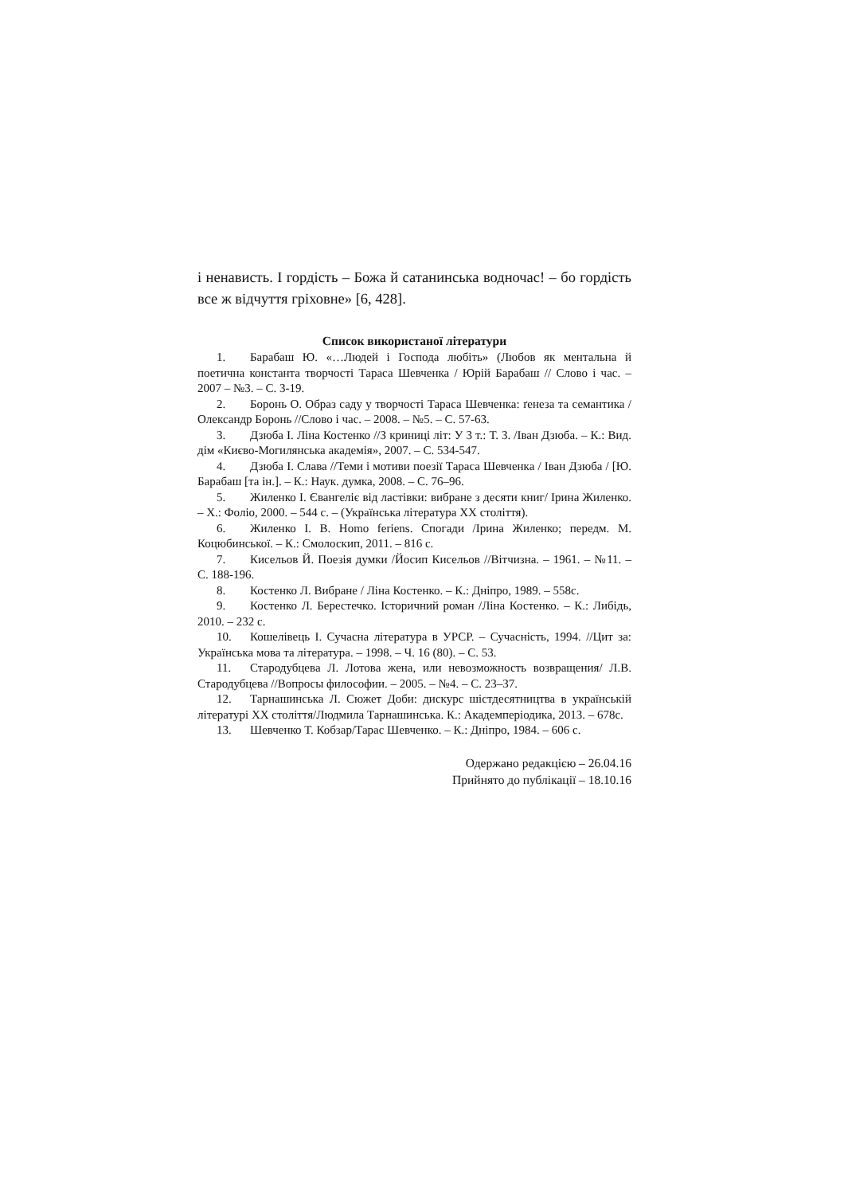і ненависть. І гордість – Божа й сатанинська водночас! – бо гордість все ж відчуття гріховне» [6, 428].
Список використаної літератури
1. Барабаш Ю. «…Людей і Господа любіть» (Любов як ментальна й поетична константа творчості Тараса Шевченка / Юрій Барабаш // Слово і час. – 2007 – №3. – С. 3-19.
2. Боронь О. Образ саду у творчості Тараса Шевченка: ґенеза та семантика /Олександр Боронь //Слово і час. – 2008. – №5. – С. 57-63.
3. Дзюба І. Ліна Костенко //З криниці літ: У 3 т.: Т. 3. /Іван Дзюба. – К.: Вид. дім «Києво-Могилянська академія», 2007. – С. 534-547.
4. Дзюба І. Слава //Теми і мотиви поезії Тараса Шевченка / Іван Дзюба / [Ю. Барабаш [та ін.]. – К.: Наук. думка, 2008. – С. 76–96.
5. Жиленко І. Євангеліє від ластівки: вибране з десяти книг/ Ірина Жиленко. – Х.: Фоліо, 2000. – 544 с. – (Українська література ХХ століття).
6. Жиленко І. В. Homo feriens. Спогади /Ірина Жиленко; передм. М. Коцюбинської. – К.: Смолоскип, 2011. – 816 с.
7. Кисельов Й. Поезія думки /Йосип Кисельов //Вітчизна. – 1961. – №11. – С. 188-196.
8. Костенко Л. Вибране / Ліна Костенко. – К.: Дніпро, 1989. – 558с.
9. Костенко Л. Берестечко. Історичний роман /Ліна Костенко. – К.: Либідь, 2010. – 232 с.
10. Кошелівець І. Сучасна література в УРСР. – Сучасність, 1994. //Цит за: Українська мова та література. – 1998. – Ч. 16 (80). – С. 53.
11. Стародубцева Л. Лотова жена, или невозможность возвращения/ Л.В. Стародубцева //Вопросы философии. – 2005. – №4. – С. 23–37.
12. Тарнашинська Л. Сюжет Доби: дискурс шістдесятництва в українській літературі ХХ століття/Людмила Тарнашинська. К.: Академперіодика, 2013. – 678с.
13. Шевченко Т. Кобзар/Тарас Шевченко. – К.: Дніпро, 1984. – 606 с.
Одержано редакцією – 26.04.16
Прийнято до публікації – 18.10.16